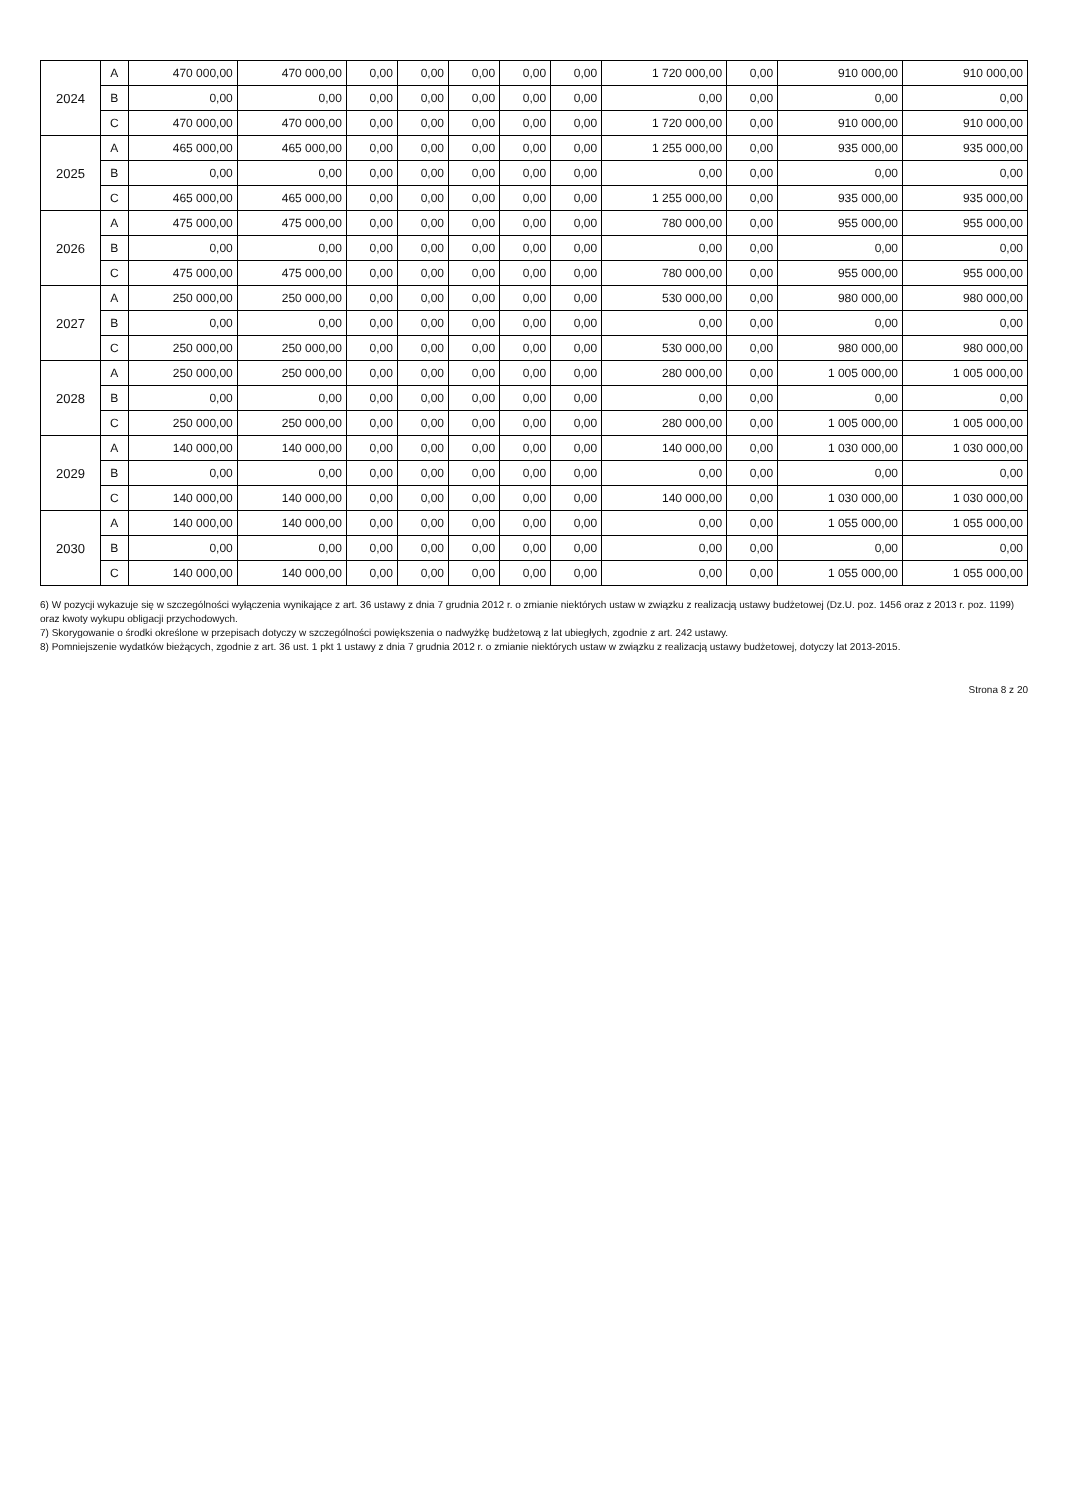| 2024 | A | 470 000,00 | 470 000,00 | 0,00 | 0,00 | 0,00 | 0,00 | 0,00 | 1 720 000,00 | 0,00 | 910 000,00 | 910 000,00 |
| | B | 0,00 | 0,00 | 0,00 | 0,00 | 0,00 | 0,00 | 0,00 | 0,00 | 0,00 | 0,00 | 0,00 |
| | C | 470 000,00 | 470 000,00 | 0,00 | 0,00 | 0,00 | 0,00 | 0,00 | 1 720 000,00 | 0,00 | 910 000,00 | 910 000,00 |
| 2025 | A | 465 000,00 | 465 000,00 | 0,00 | 0,00 | 0,00 | 0,00 | 0,00 | 1 255 000,00 | 0,00 | 935 000,00 | 935 000,00 |
| | B | 0,00 | 0,00 | 0,00 | 0,00 | 0,00 | 0,00 | 0,00 | 0,00 | 0,00 | 0,00 | 0,00 |
| | C | 465 000,00 | 465 000,00 | 0,00 | 0,00 | 0,00 | 0,00 | 0,00 | 1 255 000,00 | 0,00 | 935 000,00 | 935 000,00 |
| 2026 | A | 475 000,00 | 475 000,00 | 0,00 | 0,00 | 0,00 | 0,00 | 0,00 | 780 000,00 | 0,00 | 955 000,00 | 955 000,00 |
| | B | 0,00 | 0,00 | 0,00 | 0,00 | 0,00 | 0,00 | 0,00 | 0,00 | 0,00 | 0,00 | 0,00 |
| | C | 475 000,00 | 475 000,00 | 0,00 | 0,00 | 0,00 | 0,00 | 0,00 | 780 000,00 | 0,00 | 955 000,00 | 955 000,00 |
| 2027 | A | 250 000,00 | 250 000,00 | 0,00 | 0,00 | 0,00 | 0,00 | 0,00 | 530 000,00 | 0,00 | 980 000,00 | 980 000,00 |
| | B | 0,00 | 0,00 | 0,00 | 0,00 | 0,00 | 0,00 | 0,00 | 0,00 | 0,00 | 0,00 | 0,00 |
| | C | 250 000,00 | 250 000,00 | 0,00 | 0,00 | 0,00 | 0,00 | 0,00 | 530 000,00 | 0,00 | 980 000,00 | 980 000,00 |
| 2028 | A | 250 000,00 | 250 000,00 | 0,00 | 0,00 | 0,00 | 0,00 | 0,00 | 280 000,00 | 0,00 | 1 005 000,00 | 1 005 000,00 |
| | B | 0,00 | 0,00 | 0,00 | 0,00 | 0,00 | 0,00 | 0,00 | 0,00 | 0,00 | 0,00 | 0,00 |
| | C | 250 000,00 | 250 000,00 | 0,00 | 0,00 | 0,00 | 0,00 | 0,00 | 280 000,00 | 0,00 | 1 005 000,00 | 1 005 000,00 |
| 2029 | A | 140 000,00 | 140 000,00 | 0,00 | 0,00 | 0,00 | 0,00 | 0,00 | 140 000,00 | 0,00 | 1 030 000,00 | 1 030 000,00 |
| | B | 0,00 | 0,00 | 0,00 | 0,00 | 0,00 | 0,00 | 0,00 | 0,00 | 0,00 | 0,00 | 0,00 |
| | C | 140 000,00 | 140 000,00 | 0,00 | 0,00 | 0,00 | 0,00 | 0,00 | 140 000,00 | 0,00 | 1 030 000,00 | 1 030 000,00 |
| 2030 | A | 140 000,00 | 140 000,00 | 0,00 | 0,00 | 0,00 | 0,00 | 0,00 | 0,00 | 0,00 | 1 055 000,00 | 1 055 000,00 |
| | B | 0,00 | 0,00 | 0,00 | 0,00 | 0,00 | 0,00 | 0,00 | 0,00 | 0,00 | 0,00 | 0,00 |
| | C | 140 000,00 | 140 000,00 | 0,00 | 0,00 | 0,00 | 0,00 | 0,00 | 0,00 | 0,00 | 1 055 000,00 | 1 055 000,00 |
6) W pozycji wykazuje się w szczególności wyłączenia wynikające z art. 36 ustawy z dnia 7 grudnia 2012 r. o zmianie niektórych ustaw w związku z realizacją ustawy budżetowej (Dz.U. poz. 1456 oraz z 2013 r. poz. 1199) oraz kwoty wykupu obligacji przychodowych.
7) Skorygowanie o środki określone w przepisach dotyczy w szczególności powiększenia o nadwyżkę budżetową z lat ubiegłych, zgodnie z art. 242 ustawy.
8) Pomniejszenie wydatków bieżących, zgodnie z art. 36 ust. 1 pkt 1 ustawy z dnia 7 grudnia 2012 r. o zmianie niektórych ustaw w związku z realizacją ustawy budżetowej, dotyczy lat 2013-2015.
Strona 8 z 20